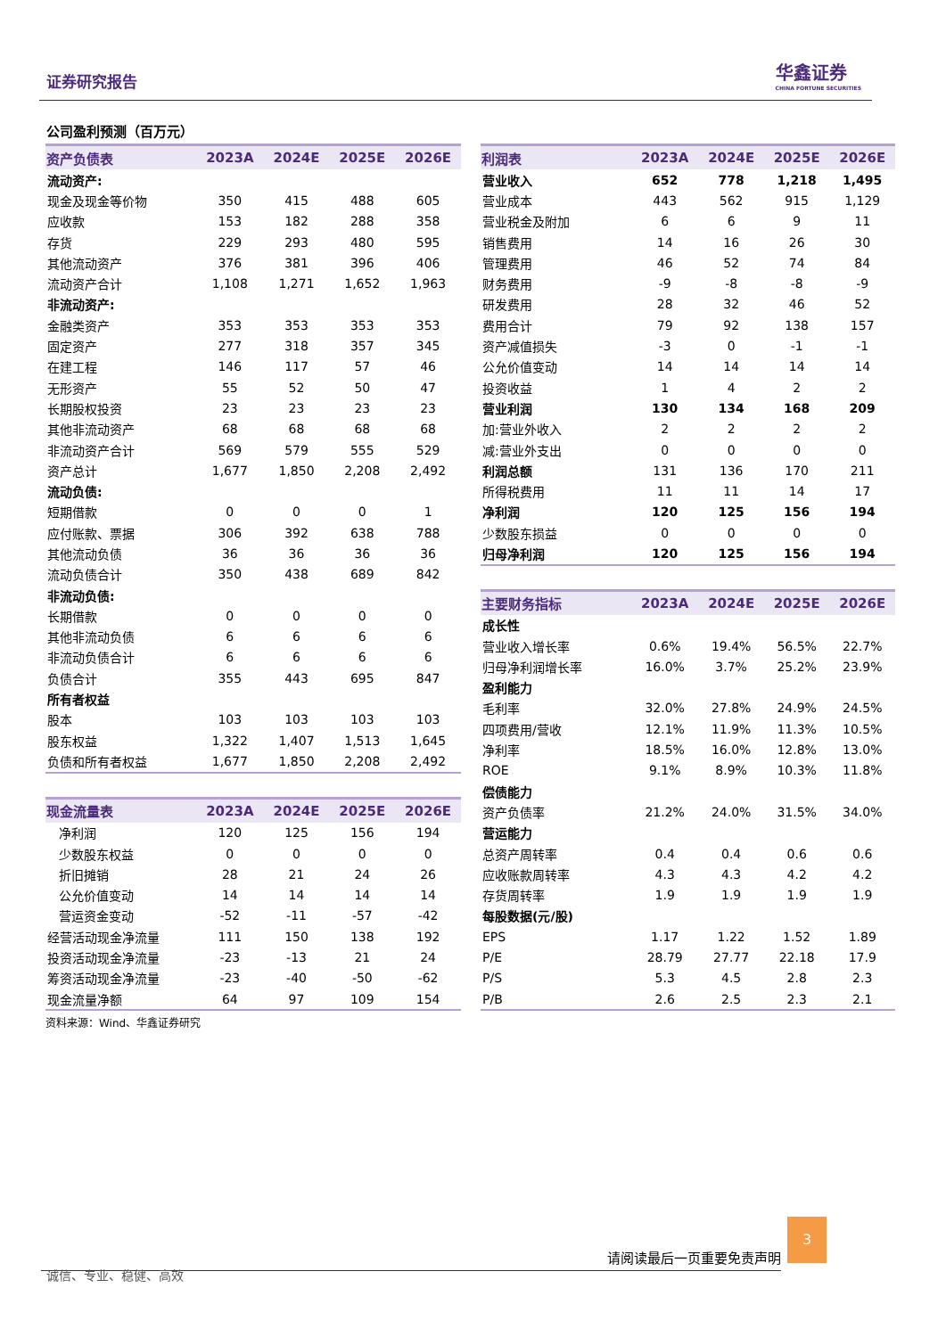证券研究报告
华鑫证券
CHINA FORTUNE SECURITIES
公司盈利预测（百万元）
| 资产负债表 | 2023A | 2024E | 2025E | 2026E |
| --- | --- | --- | --- | --- |
| 流动资产: | | | | |
| 现金及现金等价物 | 350 | 415 | 488 | 605 |
| 应收款 | 153 | 182 | 288 | 358 |
| 存货 | 229 | 293 | 480 | 595 |
| 其他流动资产 | 376 | 381 | 396 | 406 |
| 流动资产合计 | 1,108 | 1,271 | 1,652 | 1,963 |
| 非流动资产: | | | | |
| 金融类资产 | 353 | 353 | 353 | 353 |
| 固定资产 | 277 | 318 | 357 | 345 |
| 在建工程 | 146 | 117 | 57 | 46 |
| 无形资产 | 55 | 52 | 50 | 47 |
| 长期股权投资 | 23 | 23 | 23 | 23 |
| 其他非流动资产 | 68 | 68 | 68 | 68 |
| 非流动资产合计 | 569 | 579 | 555 | 529 |
| 资产总计 | 1,677 | 1,850 | 2,208 | 2,492 |
| 流动负债: | | | | |
| 短期借款 | 0 | 0 | 0 | 1 |
| 应付账款、票据 | 306 | 392 | 638 | 788 |
| 其他流动负债 | 36 | 36 | 36 | 36 |
| 流动负债合计 | 350 | 438 | 689 | 842 |
| 非流动负债: | | | | |
| 长期借款 | 0 | 0 | 0 | 0 |
| 其他非流动负债 | 6 | 6 | 6 | 6 |
| 非流动负债合计 | 6 | 6 | 6 | 6 |
| 负债合计 | 355 | 443 | 695 | 847 |
| 所有者权益 | | | | |
| 股本 | 103 | 103 | 103 | 103 |
| 股东权益 | 1,322 | 1,407 | 1,513 | 1,645 |
| 负债和所有者权益 | 1,677 | 1,850 | 2,208 | 2,492 |
| 现金流量表 | 2023A | 2024E | 2025E | 2026E |
| --- | --- | --- | --- | --- |
| 净利润 | 120 | 125 | 156 | 194 |
| 少数股东权益 | 0 | 0 | 0 | 0 |
| 折旧摊销 | 28 | 21 | 24 | 26 |
| 公允价值变动 | 14 | 14 | 14 | 14 |
| 营运资金变动 | -52 | -11 | -57 | -42 |
| 经营活动现金净流量 | 111 | 150 | 138 | 192 |
| 投资活动现金净流量 | -23 | -13 | 21 | 24 |
| 筹资活动现金净流量 | -23 | -40 | -50 | -62 |
| 现金流量净额 | 64 | 97 | 109 | 154 |
资料来源：Wind、华鑫证券研究
| 利润表 | 2023A | 2024E | 2025E | 2026E |
| --- | --- | --- | --- | --- |
| 营业收入 | 652 | 778 | 1,218 | 1,495 |
| 营业成本 | 443 | 562 | 915 | 1,129 |
| 营业税金及附加 | 6 | 6 | 9 | 11 |
| 销售费用 | 14 | 16 | 26 | 30 |
| 管理费用 | 46 | 52 | 74 | 84 |
| 财务费用 | -9 | -8 | -8 | -9 |
| 研发费用 | 28 | 32 | 46 | 52 |
| 费用合计 | 79 | 92 | 138 | 157 |
| 资产减值损失 | -3 | 0 | -1 | -1 |
| 公允价值变动 | 14 | 14 | 14 | 14 |
| 投资收益 | 1 | 4 | 2 | 2 |
| 营业利润 | 130 | 134 | 168 | 209 |
| 加:营业外收入 | 2 | 2 | 2 | 2 |
| 减:营业外支出 | 0 | 0 | 0 | 0 |
| 利润总额 | 131 | 136 | 170 | 211 |
| 所得税费用 | 11 | 11 | 14 | 17 |
| 净利润 | 120 | 125 | 156 | 194 |
| 少数股东损益 | 0 | 0 | 0 | 0 |
| 归母净利润 | 120 | 125 | 156 | 194 |
| 主要财务指标 | 2023A | 2024E | 2025E | 2026E |
| --- | --- | --- | --- | --- |
| 成长性 | | | | |
| 营业收入增长率 | 0.6% | 19.4% | 56.5% | 22.7% |
| 归母净利润增长率 | 16.0% | 3.7% | 25.2% | 23.9% |
| 盈利能力 | | | | |
| 毛利率 | 32.0% | 27.8% | 24.9% | 24.5% |
| 四项费用/营收 | 12.1% | 11.9% | 11.3% | 10.5% |
| 净利率 | 18.5% | 16.0% | 12.8% | 13.0% |
| ROE | 9.1% | 8.9% | 10.3% | 11.8% |
| 偿债能力 | | | | |
| 资产负债率 | 21.2% | 24.0% | 31.5% | 34.0% |
| 营运能力 | | | | |
| 总资产周转率 | 0.4 | 0.4 | 0.6 | 0.6 |
| 应收账款周转率 | 4.3 | 4.3 | 4.2 | 4.2 |
| 存货周转率 | 1.9 | 1.9 | 1.9 | 1.9 |
| 每股数据(元/股) | | | | |
| EPS | 1.17 | 1.22 | 1.52 | 1.89 |
| P/E | 28.79 | 27.77 | 22.18 | 17.9 |
| P/S | 5.3 | 4.5 | 2.8 | 2.3 |
| P/B | 2.6 | 2.5 | 2.3 | 2.1 |
请阅读最后一页重要免责声明
3
诚信、专业、稳健、高效